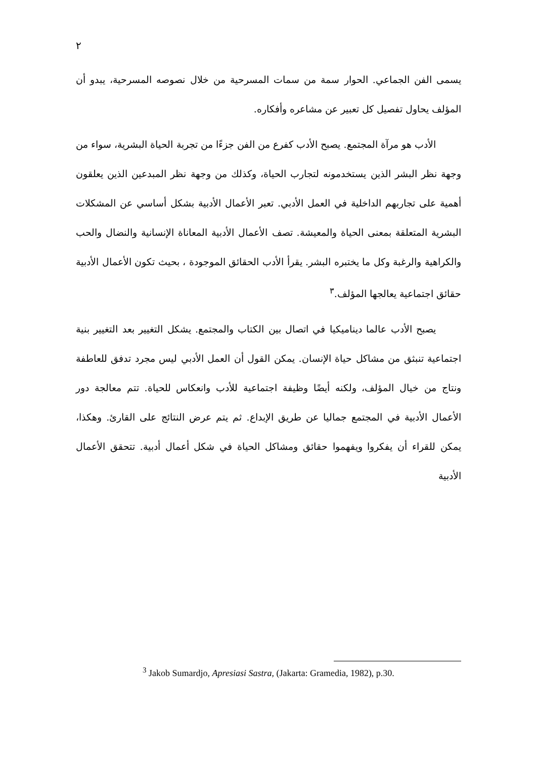٢
يسمى الفن الجماعي. الحوار سمة من سمات المسرحية من خلال نصوصه المسرحية، يبدو أن المؤلف يحاول تفصيل كل تعبير عن مشاعره وأفكاره.
الأدب هو مرآة المجتمع. يصبح الأدب كفرع من الفن جزءًا من تجربة الحياة البشرية، سواء من وجهة نظر البشر الذين يستخدمونه لتجارب الحياة، وكذلك من وجهة نظر المبدعين الذين يعلقون أهمية على تجاربهم الداخلية في العمل الأدبي. تعبر الأعمال الأدبية بشكل أساسي عن المشكلات البشرية المتعلقة بمعنى الحياة والمعيشة. تصف الأعمال الأدبية المعاناة الإنسانية والنضال والحب والكراهية والرغبة وكل ما يختبره البشر. يقرأ الأدب الحقائق الموجودة ، بحيث تكون الأعمال الأدبية حقائق اجتماعية يعالجها المؤلف.<sup>٣</sup>
يصبح الأدب عالما ديناميكيا في اتصال بين الكتاب والمجتمع. يشكل التغيير بعد التغيير بنية اجتماعية تنبثق من مشاكل حياة الإنسان. يمكن القول أن العمل الأدبي ليس مجرد تدفق للعاطفة ونتاج من خيال المؤلف، ولكنه أيضًا وظيفة اجتماعية للأدب وانعكاس للحياة. تتم معالجة دور الأعمال الأدبية في المجتمع جماليا عن طريق الإبداع. ثم يتم عرض النتائج على القارئ. وهكذا، يمكن للقراء أن يفكروا ويفهموا حقائق ومشاكل الحياة في شكل أعمال أدبية. تتحقق الأعمال الأدبية
<sup>3</sup> Jakob Sumardjo, Apresiasi Sastra, (Jakarta: Gramedia, 1982), p.30.